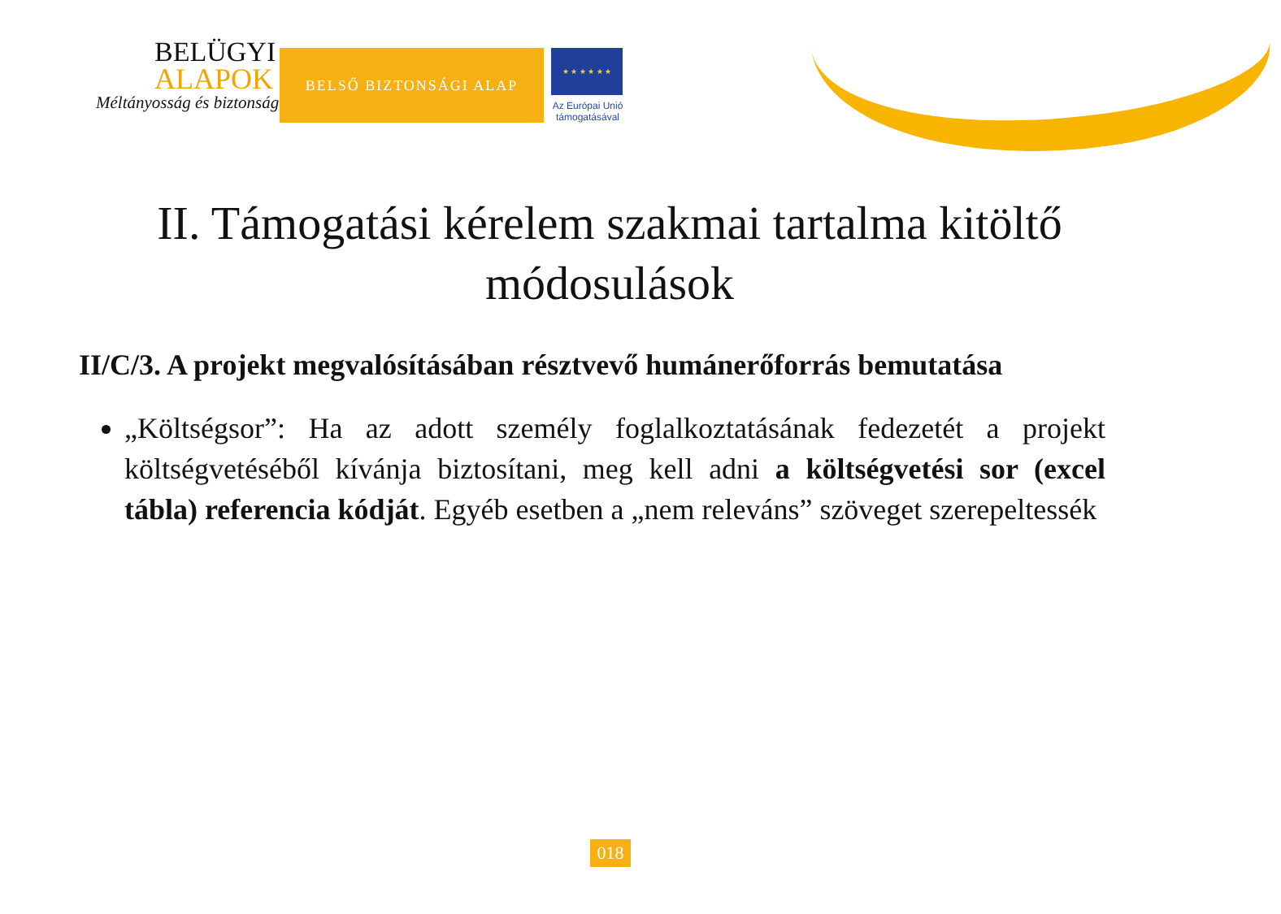BELÜGYI
ALAPOK
Méltányosság és biztonság
BELSŐ BIZTONSÁGI ALAP
★ ★ ★ ★ ★ ★
Az Európai Unió támogatásával
II. Támogatási kérelem szakmai tartalma kitöltő módosulások
II/C/3. A projekt megvalósításában résztvevő humánerőforrás bemutatása
„Költségsor”: Ha az adott személy foglalkoztatásának fedezetét a projekt költségvetéséből kívánja biztosítani, meg kell adni a költségvetési sor (excel tábla) referencia kódját. Egyéb esetben a „nem releváns” szöveget szerepeltessék
018